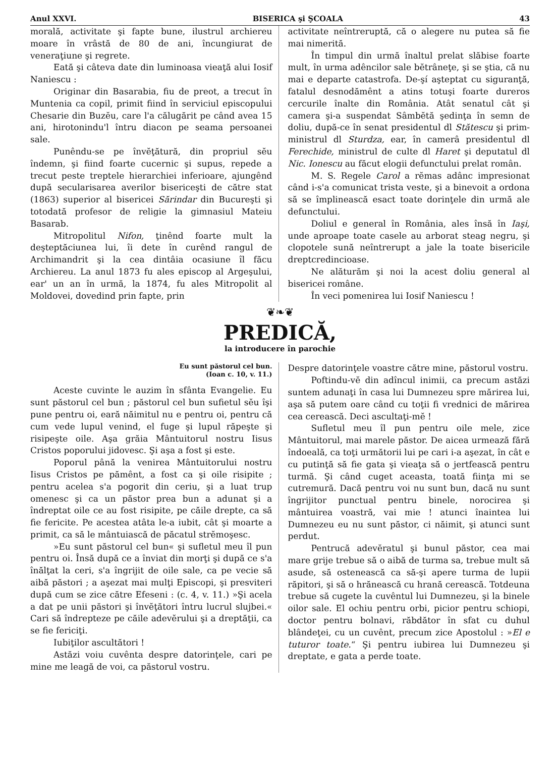Anul XXVI. BISERICA şi ŞCOALA 43
morală, activitate şi fapte bune, ilustrul archiereu moare în vrâstă de 80 de ani, încungiurat de veneraţiune şi regrete.
Eată şi câteva date din luminoasa vieaţă alui Iosif Naniescu :
Originar din Basarabia, fiu de preot, a trecut în Muntenia ca copil, primit fiind în serviciul episcopului Chesarie din Buzĕu, care l'a călugărit pe când avea 15 ani, hirotonindu'l întru diacon pe seama persoanei sale.
Punêndu-se pe învĕţătură, din propriul sĕu îndemn, şi fiind foarte cucernic şi supus, repede a trecut peste treptele hierarchiei inferioare, ajungênd după secularisarea averilor bisericeşti de către stat (1863) superior al bisericei Sărindar din Bucureşti şi totodată profesor de religie la gimnasiul Mateiu Basarab.
Mitropolitul Nifon, ţinênd foarte mult la deşteptăciunea lui, îi dete în curênd rangul de Archimandrit şi la cea dintâia ocasiune îl făcu Archiereu. La anul 1873 fu ales episcop al Argeşului, ear' un an în urmă, la 1874, fu ales Mitropolit al Moldovei, dovedind prin fapte, prin
activitate neîntreruptă, că o alegere nu putea să fie mai nimerită.
În timpul din urmă înaltul prelat slăbise foarte mult, în urma adêncilor sale bĕtrâneţe, şi se ştia, că nu mai e departe catastrofa. De-şí aşteptat cu siguranţă, fatalul desnodămênt a atins totuşi foarte dureros cercurile înalte din România. Atât senatul cât şi camera şi-a suspendat Sâmbĕtă şedinţa în semn de doliu, după-ce în senat presidentul dl Stătescu şi prim-ministrul dl Sturdza, ear, în camerâ presidentul dl Ferechide, ministrul de culte dl Haret şi deputatul dl Nic. Ionescu au făcut elogii defunctului prelat român.
M. S. Regele Carol a rĕmas adânc impresionat când i-s'a comunicat trista veste, şi a binevoit a ordona să se împlinească esact toate dorinţele din urmă ale defunctului.
Doliul e general în România, ales însă în Iaşi, unde aproape toate casele au arborat steag negru, şi clopotele sună neîntrerupt a jale la toate bisericile dreptcredincioase.
Ne alăturăm şi noi la acest doliu general al bisericei române.
În veci pomenirea lui Iosif Naniescu !
❦❧❦
PREDICĂ,
la introducere în parochie
Eu sunt păstorul cel bun.
(Ioan c. 10, v. 11.)
Aceste cuvinte le auzim în sfânta Evangelie. Eu sunt păstorul cel bun ; păstorul cel bun sufietul sĕu îşi pune pentru oi, eară năimitul nu e pentru oi, pentru că cum vede lupul venind, el fuge şi lupul răpeşte şi risipeşte oile. Aşa grăia Mântuitorul nostru Iisus Cristos poporului jidovesc. Şi aşa a fost şi este.
Poporul până la venirea Mântuitorului nostru Iisus Cristos pe pămênt, a fost ca şi oile risipite ; pentru acelea s'a pogorit din ceriu, şi a luat trup omenesc şi ca un păstor prea bun a adunat şi a îndreptat oile ce au fost risipite, pe căile drepte, ca să fie fericite. Pe acestea atâta le-a iubit, cât şi moarte a primit, ca să le mântuiască de păcatul strĕmoşesc.
»Eu sunt păstorul cel bun« şi sufletul meu îl pun pentru oi. Însă după ce a înviat din morţi şi după ce s'a înălţat la ceri, s'a îngrijit de oile sale, ca pe vecie să aibă păstori ; a aşezat mai mulţi Episcopi, şi presviteri după cum se zice către Efeseni : (c. 4, v. 11.) »Şi acela a dat pe unii păstori şi învĕţători întru lucrul slujbei.« Cari să îndrepteze pe căile adevĕrului şi a dreptăţii, ca se fie fericiţi.
Iubiţilor ascultători !
Astăzi voiu cuvênta despre datorinţele, cari pe mine me leagă de voi, ca păstorul vostru.
Despre datorinţele voastre către mine, păstorul vostru.
Poftindu-vĕ din adîncul inimii, ca precum astăzi suntem adunaţi în casa lui Dumnezeu spre mărirea lui, aşa să putem oare când cu toţii fi vrednici de mărirea cea cerească. Deci ascultaţi-mĕ !
Sufletul meu îl pun pentru oile mele, zice Mântuitorul, mai marele păstor. De aicea urmează fără îndoeală, ca toţi următorii lui pe cari i-a aşezat, în cât e cu putinţă să fie gata şi vieaţa să o jertfească pentru turmă. Şi când cuget aceasta, toată fiinţa mi se cutremură. Dacă pentru voi nu sunt bun, dacă nu sunt îngrijitor punctual pentru binele, norocirea şi mântuirea voastră, vai mie ! atunci înaintea lui Dumnezeu eu nu sunt păstor, ci năimit, şi atunci sunt perdut.
Pentrucă adevĕratul şi bunul păstor, cea mai mare grije trebue să o aibă de turma sa, trebue mult să asude, să ostenească ca să-şi apere turma de lupii răpitori, şi să o hrănească cu hrană cerească. Totdeuna trebue să cugete la cuvêntul lui Dumnezeu, şi la binele oilor sale. El ochiu pentru orbi, picior pentru schiopi, doctor pentru bolnavi, răbdător în sfat cu duhul blândeţei, cu un cuvênt, precum zice Apostolul : »El e tuturor toate.“ Şi pentru iubirea lui Dumnezeu şi dreptate, e gata a perde toate.